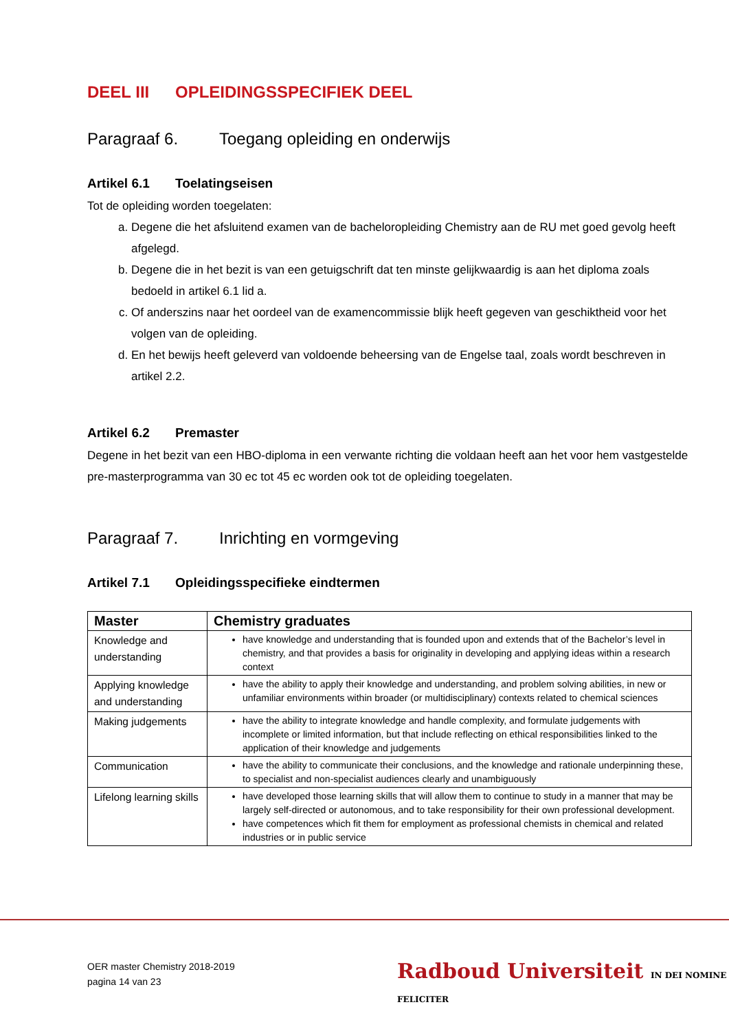DEEL III OPLEIDINGSSPECIFIEK DEEL
Paragraaf 6. Toegang opleiding en onderwijs
Artikel 6.1 Toelatingseisen
Tot de opleiding worden toegelaten:
a. Degene die het afsluitend examen van de bacheloropleiding Chemistry aan de RU met goed gevolg heeft afgelegd.
b. Degene die in het bezit is van een getuigschrift dat ten minste gelijkwaardig is aan het diploma zoals bedoeld in artikel 6.1 lid a.
c. Of anderszins naar het oordeel van de examencommissie blijk heeft gegeven van geschiktheid voor het volgen van de opleiding.
d. En het bewijs heeft geleverd van voldoende beheersing van de Engelse taal, zoals wordt beschreven in artikel 2.2.
Artikel 6.2 Premaster
Degene in het bezit van een HBO-diploma in een verwante richting die voldaan heeft aan het voor hem vastgestelde pre-masterprogramma van 30 ec tot 45 ec worden ook tot de opleiding toegelaten.
Paragraaf 7. Inrichting en vormgeving
Artikel 7.1 Opleidingsspecifieke eindtermen
| Master | Chemistry graduates |
| --- | --- |
| Knowledge and understanding | have knowledge and understanding that is founded upon and extends that of the Bachelor’s level in chemistry, and that provides a basis for originality in developing and applying ideas within a research context |
| Applying knowledge and understanding | have the ability to apply their knowledge and understanding, and problem solving abilities, in new or unfamiliar environments within broader (or multidisciplinary) contexts related to chemical sciences |
| Making judgements | have the ability to integrate knowledge and handle complexity, and formulate judgements with incomplete or limited information, but that include reflecting on ethical responsibilities linked to the application of their knowledge and judgements |
| Communication | have the ability to communicate their conclusions, and the knowledge and rationale underpinning these, to specialist and non-specialist audiences clearly and unambiguously |
| Lifelong learning skills | have developed those learning skills that will allow them to continue to study in a manner that may be largely self-directed or autonomous, and to take responsibility for their own professional development. have competences which fit them for employment as professional chemists in chemical and related industries or in public service |
OER master Chemistry 2018-2019
pagina 14 van 23
Radboud Universiteit IN DEI NOMINE FELICITER